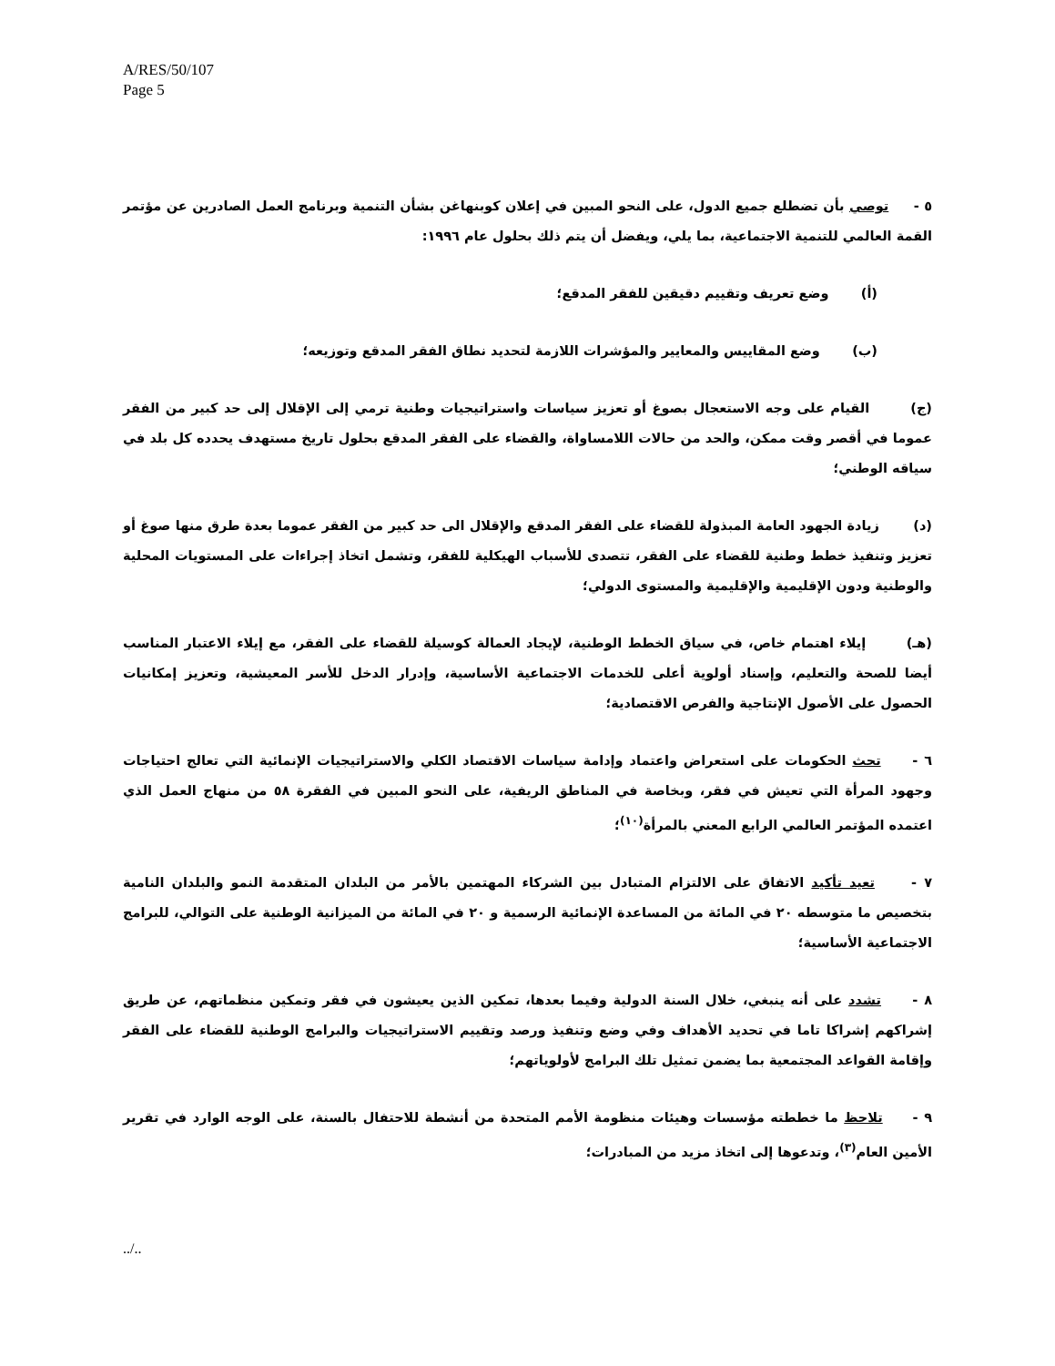A/RES/50/107
Page 5
٥ - توصي بأن تضطلع جميع الدول، على النحو المبين في إعلان كوبنهاغن بشأن التنمية وبرنامج العمل الصادرين عن مؤتمر القمة العالمي للتنمية الاجتماعية، بما يلي، ويفضل أن يتم ذلك بحلول عام ١٩٩٦:
(أ) وضع تعريف وتقييم دقيقين للفقر المدقع؛
(ب) وضع المقاييس والمعايير والمؤشرات اللازمة لتحديد نطاق الفقر المدقع وتوزيعه؛
(ج) القيام على وجه الاستعجال بصوغ أو تعزيز سياسات واستراتيجيات وطنية ترمي إلى الإقلال إلى حد كبير من الفقر عموما في أقصر وقت ممكن، والحد من حالات اللامساواة، والقضاء على الفقر المدقع بحلول تاريخ مستهدف يحدده كل بلد في سياقه الوطني؛
(د) زيادة الجهود العامة المبذولة للقضاء على الفقر المدقع والإقلال الى حد كبير من الفقر عموما بعدة طرق منها صوغ أو تعزيز وتنفيذ خطط وطنية للقضاء على الفقر، تتصدى للأسباب الهيكلية للفقر، وتشمل اتخاذ إجراءات على المستويات المحلية والوطنية ودون الإقليمية والإقليمية والمستوى الدولي؛
(هـ) إيلاء اهتمام خاص، في سياق الخطط الوطنية، لإيجاد العمالة كوسيلة للقضاء على الفقر، مع إيلاء الاعتبار المناسب أيضا للصحة والتعليم، وإسناد أولوية أعلى للخدمات الاجتماعية الأساسية، وإدرار الدخل للأسر المعيشية، وتعزيز إمكانيات الحصول على الأصول الإنتاجية والفرص الاقتصادية؛
٦ - تحث الحكومات على استعراض واعتماد وإدامة سياسات الاقتصاد الكلي والاستراتيجيات الإنمائية التي تعالج احتياجات وجهود المرأة التي تعيش في فقر، وبخاصة في المناطق الريفية، على النحو المبين في الفقرة ٥٨ من منهاج العمل الذي اعتمده المؤتمر العالمي الرابع المعني بالمرأة<sup>(١٠)</sup>؛
٧ - تعيد تأكيد الاتفاق على الالتزام المتبادل بين الشركاء المهتمين بالأمر من البلدان المتقدمة النمو والبلدان النامية بتخصيص ما متوسطه ٢٠ في المائة من المساعدة الإنمائية الرسمية و ٢٠ في المائة من الميزانية الوطنية على التوالي، للبرامج الاجتماعية الأساسية؛
٨ - تشدد على أنه ينبغي، خلال السنة الدولية وفيما بعدها، تمكين الذين يعيشون في فقر وتمكين منظماتهم، عن طريق إشراكهم إشراكا تاما في تحديد الأهداف وفي وضع وتنفيذ ورصد وتقييم الاستراتيجيات والبرامج الوطنية للقضاء على الفقر وإقامة القواعد المجتمعية بما يضمن تمثيل تلك البرامج لأولوياتهم؛
٩ - تلاحظ ما خططته مؤسسات وهيئات منظومة الأمم المتحدة من أنشطة للاحتفال بالسنة، على الوجه الوارد في تقرير الأمين العام<sup>(٣)</sup>، وتدعوها إلى اتخاذ مزيد من المبادرات؛
../..